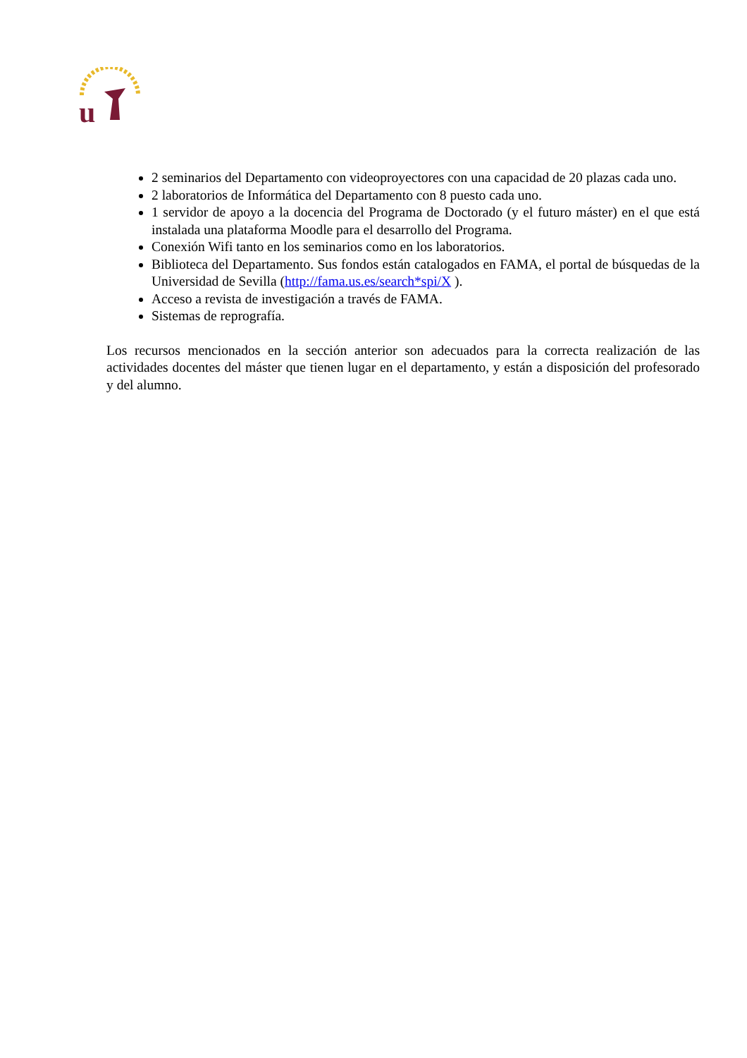u
2 seminarios del Departamento con videoproyectores con una capacidad de 20 plazas cada uno.
2 laboratorios de Informática del Departamento con 8 puesto cada uno.
1 servidor de apoyo a la docencia del Programa de Doctorado (y el futuro máster) en el que está instalada una plataforma Moodle para el desarrollo del Programa.
Conexión Wifi tanto en los seminarios como en los laboratorios.
Biblioteca del Departamento. Sus fondos están catalogados en FAMA, el portal de búsquedas de la Universidad de Sevilla (http://fama.us.es/search*spi/X ).
Acceso a revista de investigación a través de FAMA.
Sistemas de reprografía.
Los recursos mencionados en la sección anterior son adecuados para la correcta realización de las actividades docentes del máster que tienen lugar en el departamento, y están a disposición del profesorado y del alumno.